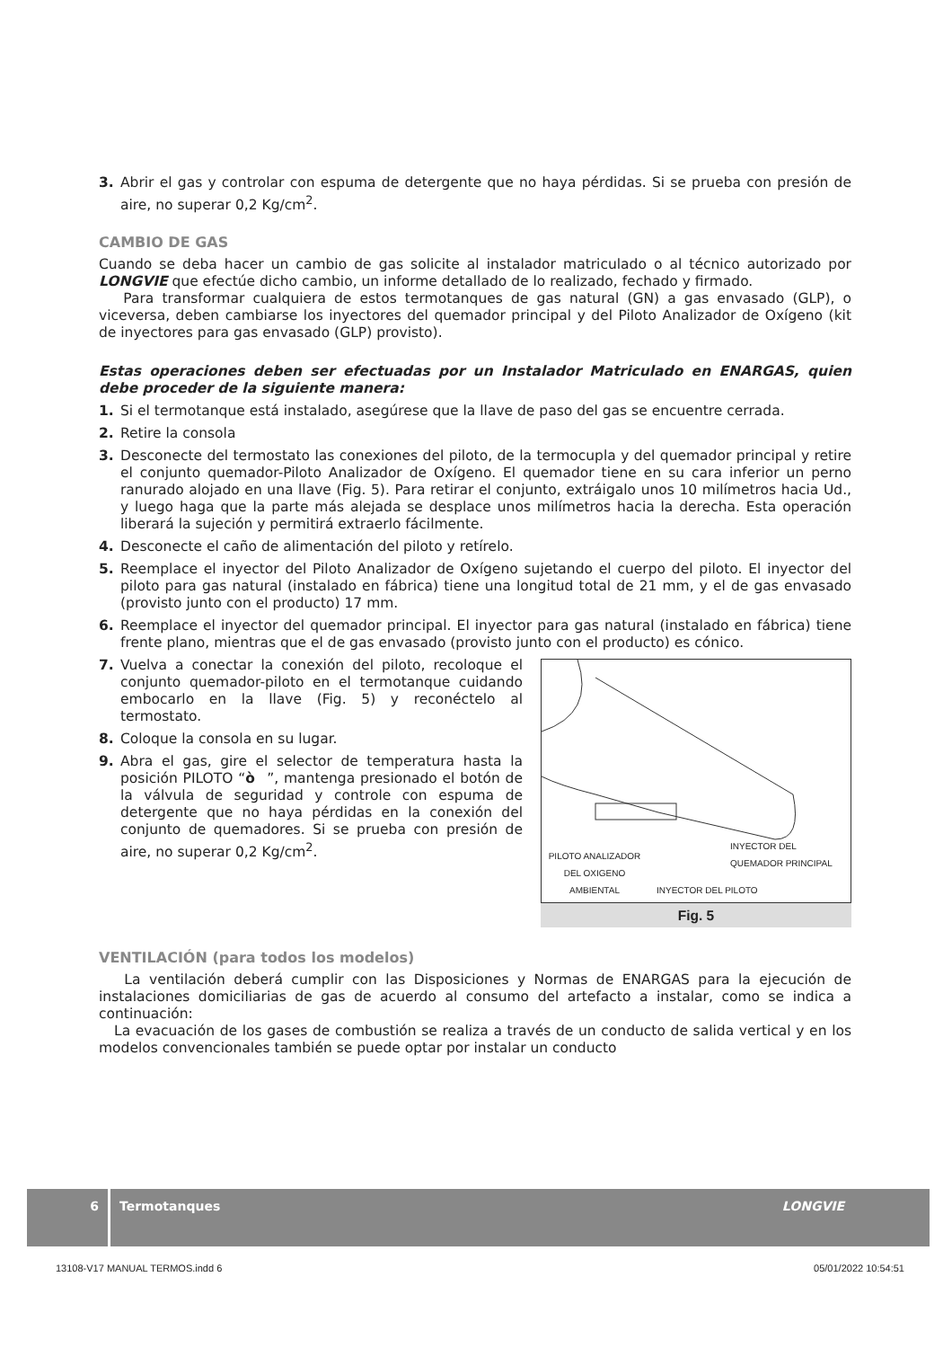3. Abrir el gas y controlar con espuma de detergente que no haya pérdidas. Si se prueba con presión de aire, no superar 0,2 Kg/cm<sup>2</sup>.
CAMBIO DE GAS
Cuando se deba hacer un cambio de gas solicite al instalador matriculado o al técnico autorizado por LONGVIE que efectúe dicho cambio, un informe detallado de lo realizado, fechado y firmado.
Para transformar cualquiera de estos termotanques de gas natural (GN) a gas envasado (GLP), o viceversa, deben cambiarse los inyectores del quemador principal y del Piloto Analizador de Oxígeno (kit de inyectores para gas envasado (GLP) provisto).
Estas operaciones deben ser efectuadas por un Instalador Matriculado en ENARGAS, quien debe proceder de la siguiente manera:
1. Si el termotanque está instalado, asegúrese que la llave de paso del gas se encuentre cerrada.
2. Retire la consola
3. Desconecte del termostato las conexiones del piloto, de la termocupla y del quemador principal y retire el conjunto quemador-Piloto Analizador de Oxígeno. El quemador tiene en su cara inferior un perno ranurado alojado en una llave (Fig. 5). Para retirar el conjunto, extráigalo unos 10 milímetros hacia Ud., y luego haga que la parte más alejada se desplace unos milímetros hacia la derecha. Esta operación liberará la sujeción y permitirá extraerlo fácilmente.
4. Desconecte el caño de alimentación del piloto y retírelo.
5. Reemplace el inyector del Piloto Analizador de Oxígeno sujetando el cuerpo del piloto. El inyector del piloto para gas natural (instalado en fábrica) tiene una longitud total de 21 mm, y el de gas envasado (provisto junto con el producto) 17 mm.
6. Reemplace el inyector del quemador principal. El inyector para gas natural (instalado en fábrica) tiene frente plano, mientras que el de gas envasado (provisto junto con el producto) es cónico.
PILOTO ANALIZADOR DEL OXIGENO AMBIENTAL
INYECTOR DEL PILOTO
INYECTOR DEL
QUEMADOR PRINCIPAL
Fig. 5
7. Vuelva a conectar la conexión del piloto, recoloque el conjunto quemador-piloto en el termotanque cuidando embocarlo en la llave (Fig. 5) y reconéctelo al termostato.
8. Coloque la consola en su lugar.
9. Abra el gas, gire el selector de temperatura hasta la posición PILOTO “ò”, mantenga presionado el botón de la válvula de seguridad y controle con espuma de detergente que no haya pérdidas en la conexión del conjunto de quemadores. Si se prueba con presión de aire, no superar 0,2 Kg/cm<sup>2</sup>.
VENTILACIÓN (para todos los modelos)
La ventilación deberá cumplir con las Disposiciones y Normas de ENARGAS para la ejecución de instalaciones domiciliarias de gas de acuerdo al consumo del artefacto a instalar, como se indica a continuación:
La evacuación de los gases de combustión se realiza a través de un conducto de salida vertical y en los modelos convencionales también se puede optar por instalar un conducto
6 Termotanques LONGVIE
13108-V17 MANUAL TERMOS.indd 6 05/01/2022 10:54:51